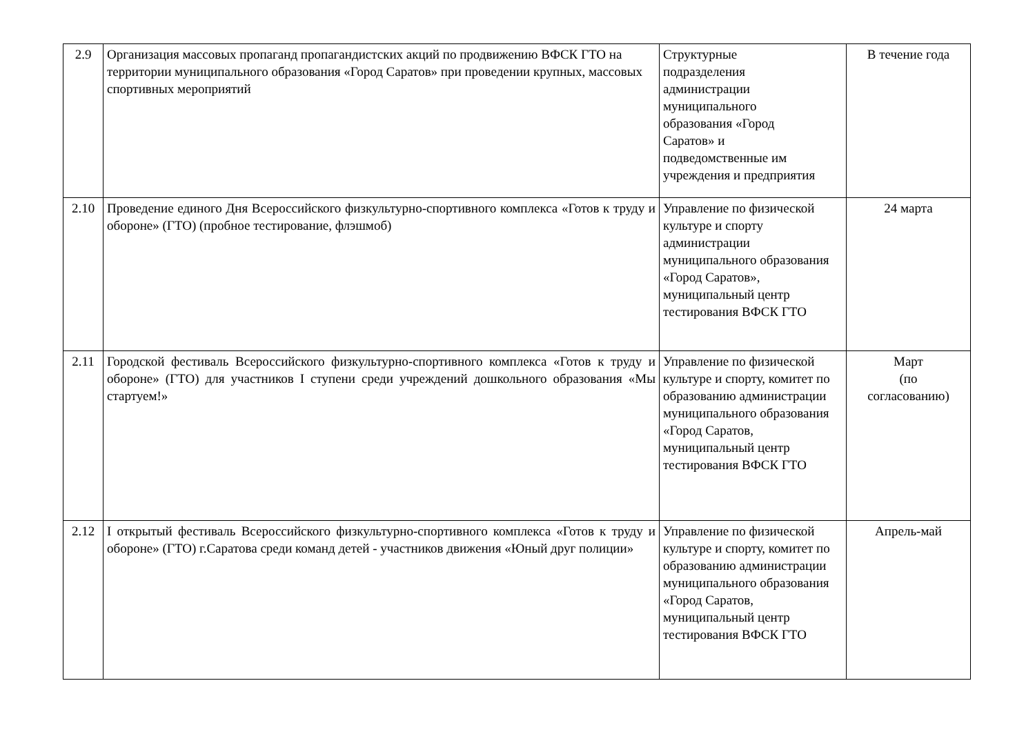| 2.9 | Организация массовых пропаганд пропагандистских акций по продвижению ВФСК ГТО на территории муниципального образования «Город Саратов» при проведении крупных, массовых спортивных мероприятий | Структурные подразделения администрации муниципального образования «Город Саратов» и подведомственные им учреждения и предприятия | В течение года |
| 2.10 | Проведение единого Дня Всероссийского физкультурно-спортивного комплекса «Готов к труду и обороне» (ГТО) (пробное тестирование, флэшмоб) | Управление по физической культуре и спорту администрации муниципального образования «Город Саратов», муниципальный центр тестирования ВФСК ГТО | 24 марта |
| 2.11 | Городской фестиваль Всероссийского физкультурно-спортивного комплекса «Готов к труду и обороне» (ГТО) для участников I ступени среди учреждений дошкольного образования «Мы стартуем!» | Управление по физической культуре и спорту, комитет по образованию администрации муниципального образования «Город Саратов, муниципальный центр тестирования ВФСК ГТО | Март (по согласованию) |
| 2.12 | I открытый фестиваль Всероссийского физкультурно-спортивного комплекса «Готов к труду и обороне» (ГТО) г.Саратова среди команд детей - участников движения «Юный друг полиции» | Управление по физической культуре и спорту, комитет по образованию администрации муниципального образования «Город Саратов, муниципальный центр тестирования ВФСК ГТО | Апрель-май |